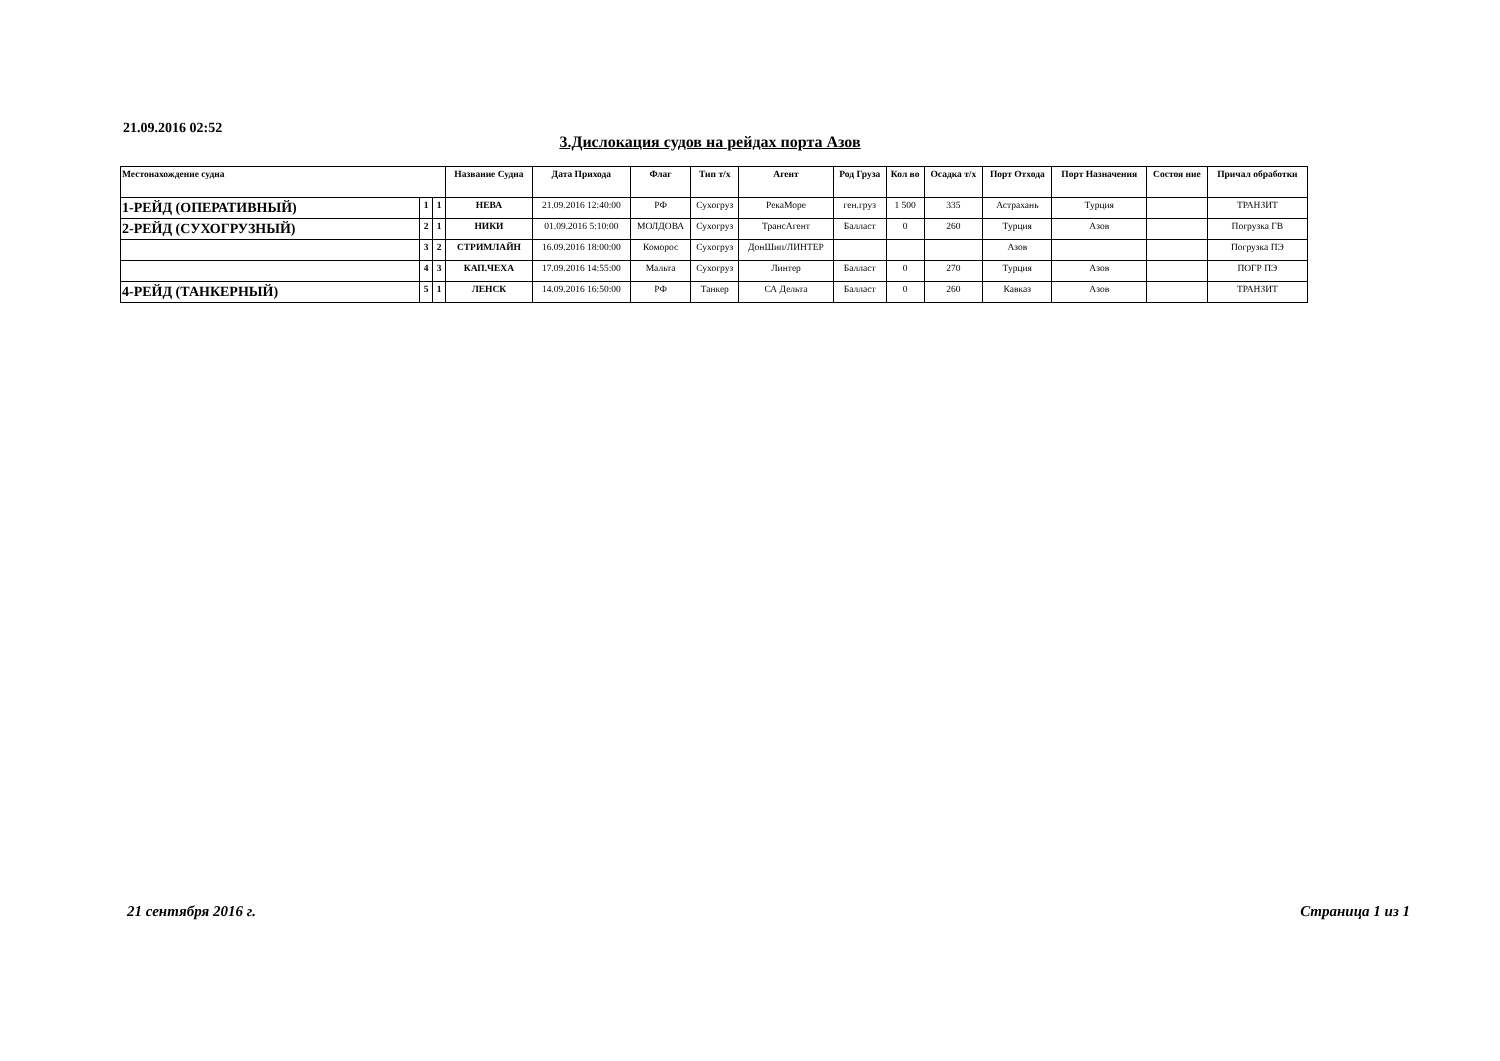21.09.2016 02:52
3.Дислокация судов на рейдах порта Азов
| Местонахождение судна | | | Название Судна | Дата Прихода | Флаг | Тип т/х | Агент | Род Груза | Кол во | Осадка т/х | Порт Отхода | Порт Назначения | Состоя ние | Причал обработки |
| --- | --- | --- | --- | --- | --- | --- | --- | --- | --- | --- | --- | --- | --- | --- |
| 1-РЕЙД (ОПЕРАТИВНЫЙ) | 1 | 1 | НЕВА | 21.09.2016 12:40:00 | РФ | Сухогруз | РекаМоре | ген.груз | 1 500 | 335 | Астрахань | Турция | | ТРАНЗИТ |
| 2-РЕЙД (СУХОГРУЗНЫЙ) | 2 | 1 | НИКИ | 01.09.2016 5:10:00 | МОЛДОВА | Сухогруз | ТрансАгент | Балласт | 0 | 260 | Турция | Азов | | Погрузка ГВ |
| | 3 | 2 | СТРИМЛАЙН | 16.09.2016 18:00:00 | Коморос | Сухогруз | ДонШип/ЛИНТЕР | | | | Азов | | | Погрузка ПЭ |
| | 4 | 3 | КАП.ЧЕХА | 17.09.2016 14:55:00 | Мальта | Сухогруз | Линтер | Балласт | 0 | 270 | Турция | Азов | | ПОГР ПЭ |
| 4-РЕЙД (ТАНКЕРНЫЙ) | 5 | 1 | ЛЕНСК | 14.09.2016 16:50:00 | РФ | Танкер | СА Дельта | Балласт | 0 | 260 | Кавказ | Азов | | ТРАНЗИТ |
21 сентября 2016 г. Страница 1 из 1